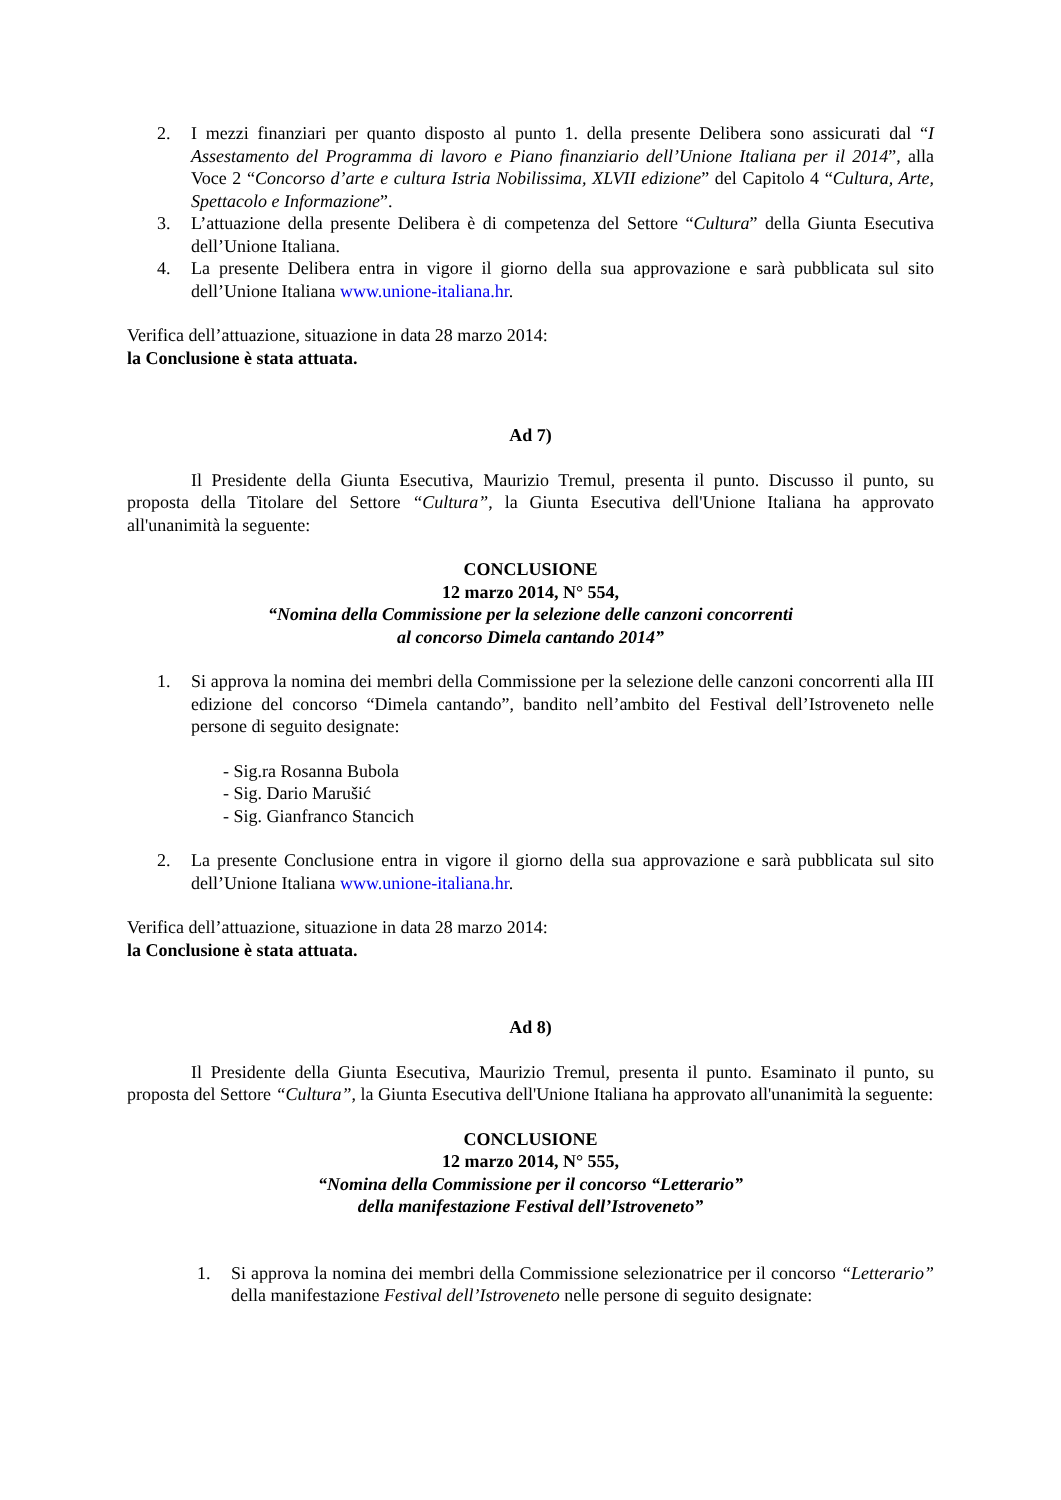2. I mezzi finanziari per quanto disposto al punto 1. della presente Delibera sono assicurati dal “I Assestamento del Programma di lavoro e Piano finanziario dell’Unione Italiana per il 2014”, alla Voce 2 “Concorso d’arte e cultura Istria Nobilissima, XLVII edizione” del Capitolo 4 “Cultura, Arte, Spettacolo e Informazione”.
3. L’attuazione della presente Delibera è di competenza del Settore “Cultura” della Giunta Esecutiva dell’Unione Italiana.
4. La presente Delibera entra in vigore il giorno della sua approvazione e sarà pubblicata sul sito dell’Unione Italiana www.unione-italiana.hr.
Verifica dell’attuazione, situazione in data 28 marzo 2014:
la Conclusione è stata attuata.
Ad 7)
Il Presidente della Giunta Esecutiva, Maurizio Tremul, presenta il punto. Discusso il punto, su proposta della Titolare del Settore “Cultura”, la Giunta Esecutiva dell'Unione Italiana ha approvato all'unanimità la seguente:
CONCLUSIONE
12 marzo 2014, N° 554,
“Nomina della Commissione per la selezione delle canzoni concorrenti
al concorso Dimela cantando 2014”
1. Si approva la nomina dei membri della Commissione per la selezione delle canzoni concorrenti alla III edizione del concorso “Dimela cantando”, bandito nell’ambito del Festival dell’Istroveneto nelle persone di seguito designate:
- Sig.ra Rosanna Bubola
- Sig. Dario Marušić
- Sig. Gianfranco Stancich
2. La presente Conclusione entra in vigore il giorno della sua approvazione e sarà pubblicata sul sito dell’Unione Italiana www.unione-italiana.hr.
Verifica dell’attuazione, situazione in data 28 marzo 2014:
la Conclusione è stata attuata.
Ad 8)
Il Presidente della Giunta Esecutiva, Maurizio Tremul, presenta il punto. Esaminato il punto, su proposta del Settore “Cultura”, la Giunta Esecutiva dell'Unione Italiana ha approvato all'unanimità la seguente:
CONCLUSIONE
12 marzo 2014, N° 555,
“Nomina della Commissione per il concorso “Letterario”
della manifestazione Festival dell’Istroveneto”
1. Si approva la nomina dei membri della Commissione selezionatrice per il concorso “Letterario” della manifestazione Festival dell’Istroveneto nelle persone di seguito designate: